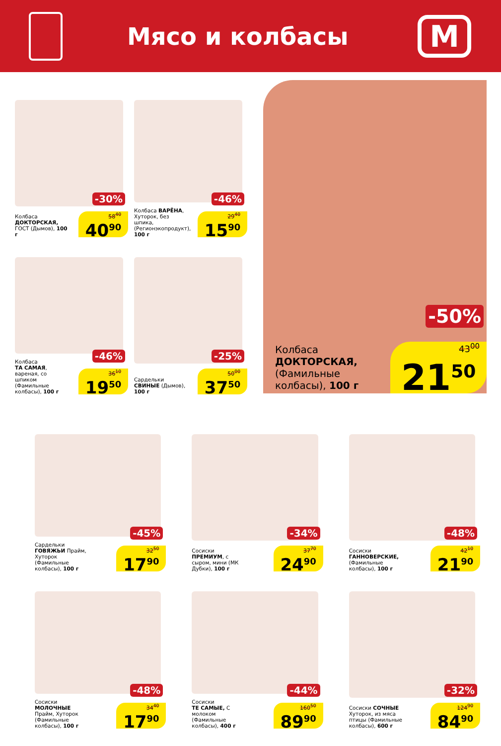Мясо и колбасы
М
Колбаса
ДОКТОРСКАЯ, ГОСТ (Дымов), 100 г
-30%
58<sup>40</sup>
40<sup>90</sup>
Колбаса ВАРЁНА, Хуторок, без шпика, (Регионэкопродукт), 100 г
-46%
29<sup>40</sup>
15<sup>90</sup>
Колбаса
ТА САМАЯ, вареная, со шпиком (Фамильные колбасы), 100 г
-46%
36<sup>10</sup>
19<sup>50</sup>
Сардельки
СВИНЫЕ (Дымов), 100 г
-25%
50<sup>00</sup>
37<sup>50</sup>
Колбаса
ДОКТОРСКАЯ, (Фамильные колбасы), 100 г
-50%
43<sup>00</sup>
21<sup>50</sup>
Сардельки
ГОВЯЖЬИ Прайм, Хуторок (Фамильные колбасы), 100 г
-45%
32<sup>50</sup>
17<sup>90</sup>
Сосиски ПРЕМИУМ, с сыром, мини (МК Дубки), 100 г
-34%
37<sup>70</sup>
24<sup>90</sup>
Сосиски
ГАННОВЕРСКИЕ, (Фамильные колбасы), 100 г
-48%
42<sup>10</sup>
21<sup>90</sup>
Сосиски
МОЛОЧНЫЕ Прайм, Хуторок (Фамильные колбасы), 100 г
-48%
34<sup>40</sup>
17<sup>90</sup>
Сосиски
ТЕ САМЫЕ, С молоком (Фамильные колбасы), 400 г
-44%
160<sup>50</sup>
89<sup>90</sup>
Сосиски СОЧНЫЕ Хуторок, из мяса птицы (Фамильные колбасы), 600 г
-32%
124<sup>90</sup>
84<sup>90</sup>